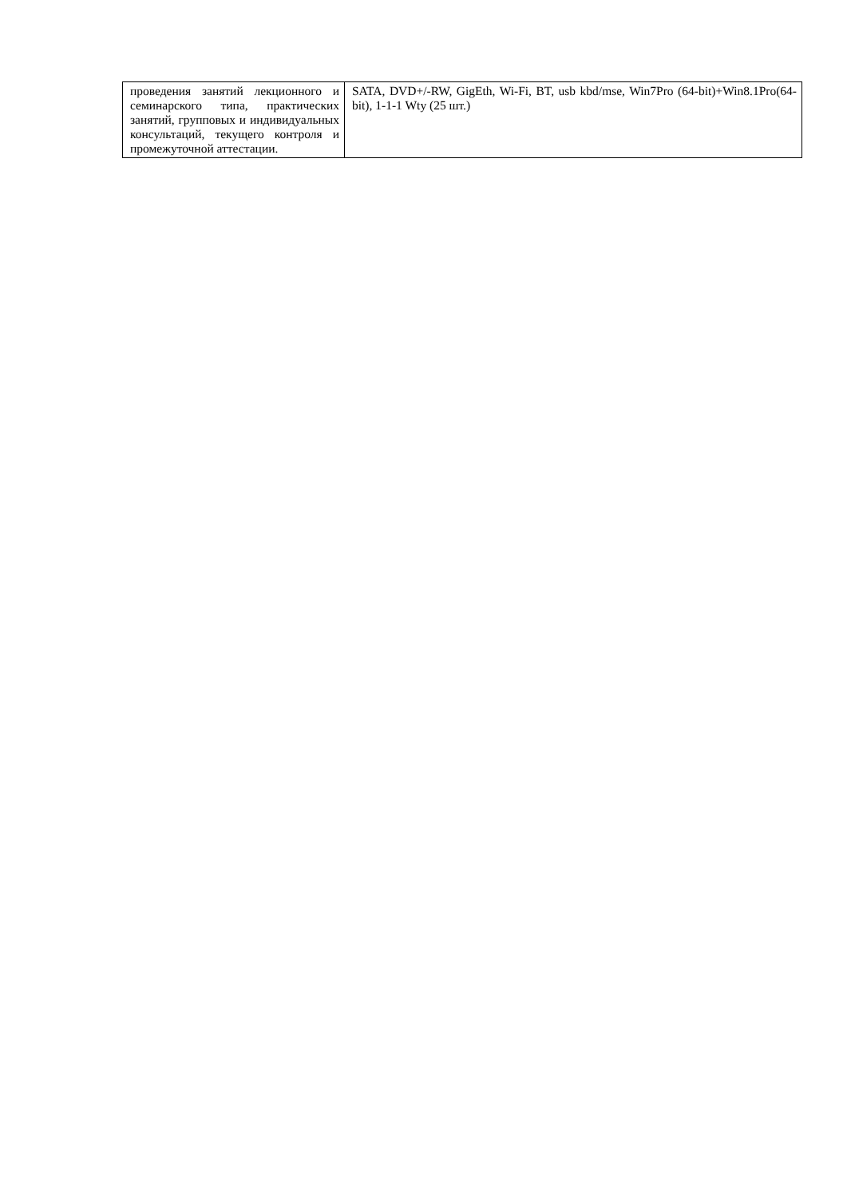| проведения занятий лекционного и семинарского типа, практических занятий, групповых и индивидуальных консультаций, текущего контроля и промежуточной аттестации. | SATA, DVD+/-RW, GigEth, Wi-Fi, BT, usb kbd/mse, Win7Pro (64-bit)+Win8.1Pro(64-bit), 1-1-1 Wty (25 шт.) |